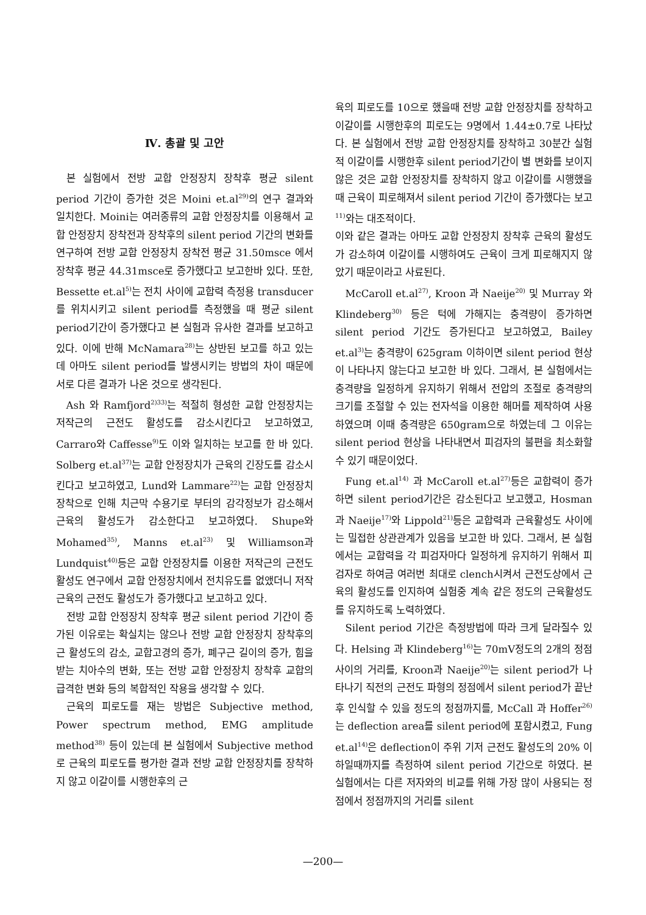Ⅳ. 총괄 및 고안
본 실험에서 전방 교합 안정장치 장착후 평균 silent period 기간이 증가한 것은 Moini et.al<sup>29)</sup>의 연구 결과와 일치한다. Moini는 여러종류의 교합 안정장치를 이용해서 교합 안정장치 장착전과 장착후의 silent period 기간의 변화를 연구하여 전방 교합 안정장치 장착전 평균 31.50msce 에서 장착후 평균 44.31msce로 증가했다고 보고한바 있다. 또한, Bessette et.al<sup>5)</sup>는 전치 사이에 교합력 측정용 transducer를 위치시키고 silent period를 측정했을 때 평균 silent period기간이 증가했다고 본 실험과 유사한 결과를 보고하고 있다. 이에 반해 McNamara<sup>28)</sup>는 상반된 보고를 하고 있는데 아마도 silent period를 발생시키는 방법의 차이 때문에 서로 다른 결과가 나온 것으로 생각된다.
Ash 와 Ramfjord<sup>2)33)</sup>는 적절히 형성한 교합 안정장치는 저작근의 근전도 활성도를 감소시킨다고 보고하였고, Carraro와 Caffesse<sup>9)</sup>도 이와 일치하는 보고를 한 바 있다. Solberg et.al<sup>37)</sup>는 교합 안정장치가 근육의 긴장도를 감소시킨다고 보고하였고, Lund와 Lammare<sup>22)</sup>는 교합 안정장치 장착으로 인해 치근막 수용기로 부터의 감각정보가 감소해서 근육의 활성도가 감소한다고 보고하였다. Shupe와 Mohamed<sup>35)</sup>, Manns et.al<sup>23)</sup> 및 Williamson과 Lundquist<sup>40)</sup>등은 교합 안정장치를 이용한 저작근의 근전도 활성도 연구에서 교합 안정장치에서 전치유도를 없앴더니 저작 근육의 근전도 활성도가 증가했다고 보고하고 있다.
전방 교합 안정장치 장착후 평균 silent period 기간이 증가된 이유로는 확실치는 않으나 전방 교합 안정장치 장착후의 근 활성도의 감소, 교합고경의 증가, 폐구근 길이의 증가, 힘을 받는 치아수의 변화, 또는 전방 교합 안정장치 장착후 교합의 급격한 변화 등의 복합적인 작용을 생각할 수 있다.
근육의 피로도를 재는 방법은 Subjective method, Power spectrum method, EMG amplitude method<sup>38)</sup> 등이 있는데 본 실험에서 Subjective method로 근육의 피로도를 평가한 결과 전방 교합 안정장치를 장착하지 않고 이갈이를 시행한후의 근
육의 피로도를 10으로 했을때 전방 교합 안정장치를 장착하고 이갈이를 시행한후의 피로도는 9명에서 1.44±0.7로 나타났다. 본 실험에서 전방 교합 안정장치를 장착하고 30분간 실험적 이갈이를 시행한후 silent period기간이 별 변화를 보이지 않은 것은 교합 안정장치를 장착하지 않고 이갈이를 시행했을때 근육이 피로해져서 silent period 기간이 증가했다는 보고<sup>11)</sup>와는 대조적이다.
이와 같은 결과는 아마도 교합 안정장치 장착후 근육의 활성도가 감소하여 이갈이를 시행하여도 근육이 크게 피로해지지 않았기 때문이라고 사료된다.
McCaroll et.al<sup>27)</sup>, Kroon 과 Naeije<sup>20)</sup> 및 Murray 와 Klindeberg<sup>30)</sup> 등은 턱에 가해지는 충격량이 증가하면 silent period 기간도 증가된다고 보고하였고, Bailey et.al<sup>3)</sup>는 충격량이 625gram 이하이면 silent period 현상이 나타나지 않는다고 보고한 바 있다. 그래서, 본 실험에서는 충격량을 일정하게 유지하기 위해서 전압의 조절로 충격량의 크기를 조절할 수 있는 전자석을 이용한 해머를 제작하여 사용하였으며 이때 충격량은 650gram으로 하였는데 그 이유는 silent period 현상을 나타내면서 피검자의 불편을 최소화할 수 있기 때문이었다.
Fung et.al<sup>14)</sup> 과 McCaroll et.al<sup>27)</sup>등은 교합력이 증가하면 silent period기간은 감소된다고 보고했고, Hosman과 Naeije<sup>17)</sup>와 Lippold<sup>21)</sup>등은 교합력과 근육활성도 사이에는 밀접한 상관관계가 있음을 보고한 바 있다. 그래서, 본 실험에서는 교합력을 각 피검자마다 일정하게 유지하기 위해서 피검자로 하여금 여러번 최대로 clench시켜서 근전도상에서 근육의 활성도를 인지하여 실험중 계속 같은 정도의 근육활성도를 유지하도록 노력하였다.
Silent period 기간은 측정방법에 따라 크게 달라질수 있다. Helsing 과 Klindeberg<sup>16)</sup>는 70mV정도의 2개의 정점사이의 거리를, Kroon과 Naeije<sup>20)</sup>는 silent period가 나타나기 직전의 근전도 파형의 정점에서 silent period가 끝난후 인식할 수 있을 정도의 정점까지를, McCall 과 Hoffer<sup>26)</sup>는 deflection area를 silent period에 포함시켰고, Fung et.al<sup>14)</sup>은 deflection이 주위 기저 근전도 활성도의 20% 이하일때까지를 측정하여 silent period 기간으로 하였다. 본 실험에서는 다른 저자와의 비교를 위해 가장 많이 사용되는 정점에서 정점까지의 거리를 silent
—200—